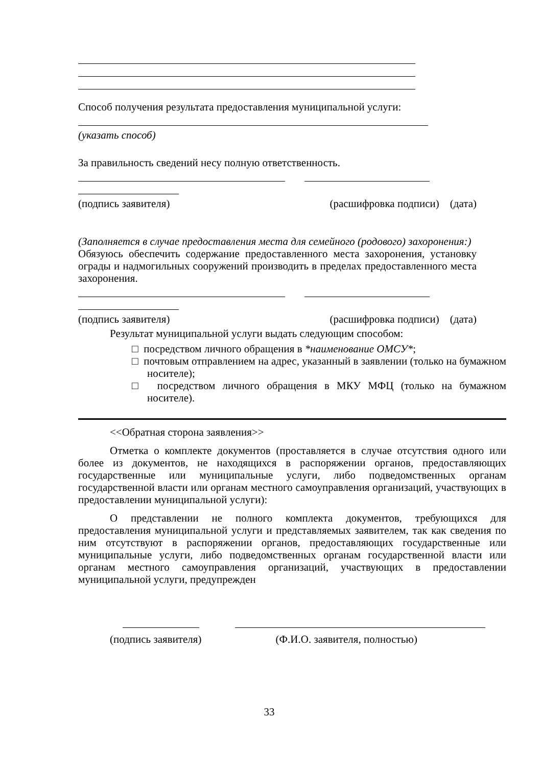Способ получения результата предоставления муниципальной услуги:
(указать способ)
За правильность сведений несу полную ответственность.
(подпись заявителя) (расшифровка подписи) (дата)
(Заполняется в случае предоставления места для семейного (родового) захоронения:)
Обязуюсь обеспечить содержание предоставленного места захоронения, установку ограды и надмогильных сооружений производить в пределах предоставленного места захоронения.
(подпись заявителя) (расшифровка подписи) (дата)
Результат муниципальной услуги выдать следующим способом:
□ посредством личного обращения в *наименование ОМСУ*;
□ почтовым отправлением на адрес, указанный в заявлении (только на бумажном носителе);
□ посредством личного обращения в МКУ МФЦ (только на бумажном носителе).
<<Обратная сторона заявления>>
Отметка о комплекте документов (проставляется в случае отсутствия одного или более из документов, не находящихся в распоряжении органов, предоставляющих государственные или муниципальные услуги, либо подведомственных органам государственной власти или органам местного самоуправления организаций, участвующих в предоставлении муниципальной услуги):
О представлении не полного комплекта документов, требующихся для предоставления муниципальной услуги и представляемых заявителем, так как сведения по ним отсутствуют в распоряжении органов, предоставляющих государственные или муниципальные услуги, либо подведомственных органам государственной власти или органам местного самоуправления организаций, участвующих в предоставлении муниципальной услуги, предупрежден
(подпись заявителя) (Ф.И.О. заявителя, полностью)
33